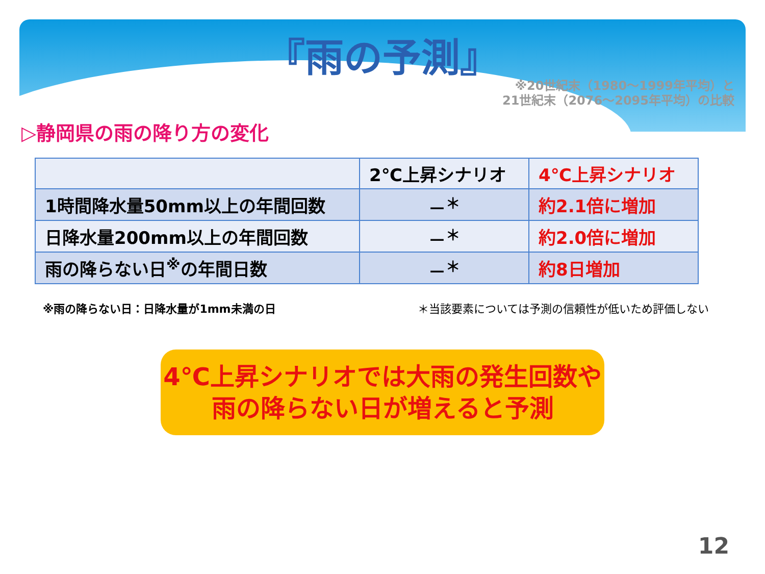『雨の予測』
※20世紀末（1980～1999年平均）と
21世紀末（2076～2095年平均）の比較
▷静岡県の雨の降り方の変化
| | 2℃上昇シナリオ | 4℃上昇シナリオ |
| --- | --- | --- |
| 1時間降水量50mm以上の年間回数 | －<sup>＊</sup> | 約2.1倍に増加 |
| 日降水量200mm以上の年間回数 | －<sup>＊</sup> | 約2.0倍に増加 |
| 雨の降らない日<sup>※</sup>の年間日数 | －<sup>＊</sup> | 約8日増加 |
※雨の降らない日：日降水量が1mm未満の日 ＊当該要素については予測の信頼性が低いため評価しない
4℃上昇シナリオでは大雨の発生回数や
雨の降らない日が増えると予測
12